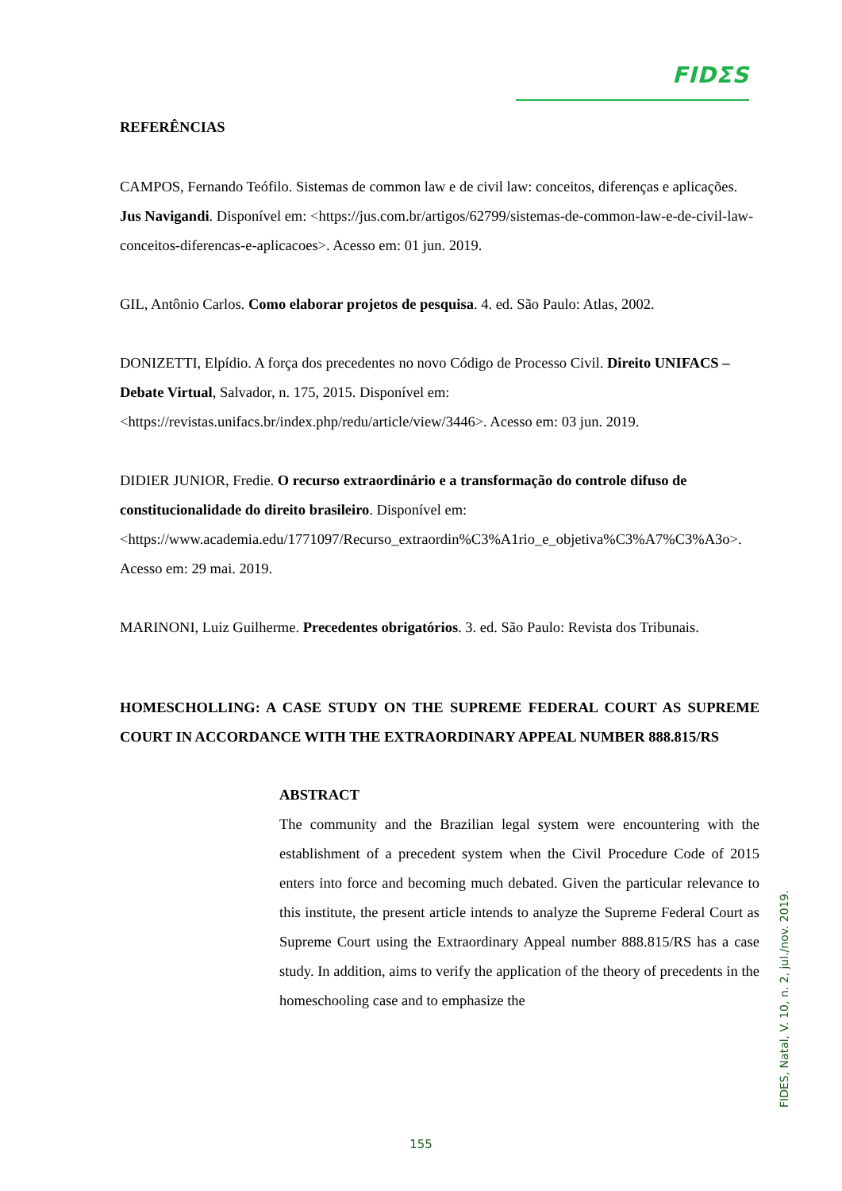FIDΣS
REFERÊNCIAS
CAMPOS, Fernando Teófilo. Sistemas de common law e de civil law: conceitos, diferenças e aplicações. Jus Navigandi. Disponível em: <https://jus.com.br/artigos/62799/sistemas-de-common-law-e-de-civil-law-conceitos-diferencas-e-aplicacoes>. Acesso em: 01 jun. 2019.
GIL, Antônio Carlos. Como elaborar projetos de pesquisa. 4. ed. São Paulo: Atlas, 2002.
DONIZETTI, Elpídio. A força dos precedentes no novo Código de Processo Civil. Direito UNIFACS – Debate Virtual, Salvador, n. 175, 2015. Disponível em: <https://revistas.unifacs.br/index.php/redu/article/view/3446>. Acesso em: 03 jun. 2019.
DIDIER JUNIOR, Fredie. O recurso extraordinário e a transformação do controle difuso de constitucionalidade do direito brasileiro. Disponível em: <https://www.academia.edu/1771097/Recurso_extraordin%C3%A1rio_e_objetiva%C3%A7%C3%A3o>. Acesso em: 29 mai. 2019.
MARINONI, Luiz Guilherme. Precedentes obrigatórios. 3. ed. São Paulo: Revista dos Tribunais.
HOMESCHOLLING: A CASE STUDY ON THE SUPREME FEDERAL COURT AS SUPREME COURT IN ACCORDANCE WITH THE EXTRAORDINARY APPEAL NUMBER 888.815/RS
ABSTRACT
The community and the Brazilian legal system were encountering with the establishment of a precedent system when the Civil Procedure Code of 2015 enters into force and becoming much debated. Given the particular relevance to this institute, the present article intends to analyze the Supreme Federal Court as Supreme Court using the Extraordinary Appeal number 888.815/RS has a case study. In addition, aims to verify the application of the theory of precedents in the homeschooling case and to emphasize the
FIDES, Natal, V. 10, n. 2, jul./nov. 2019.
155